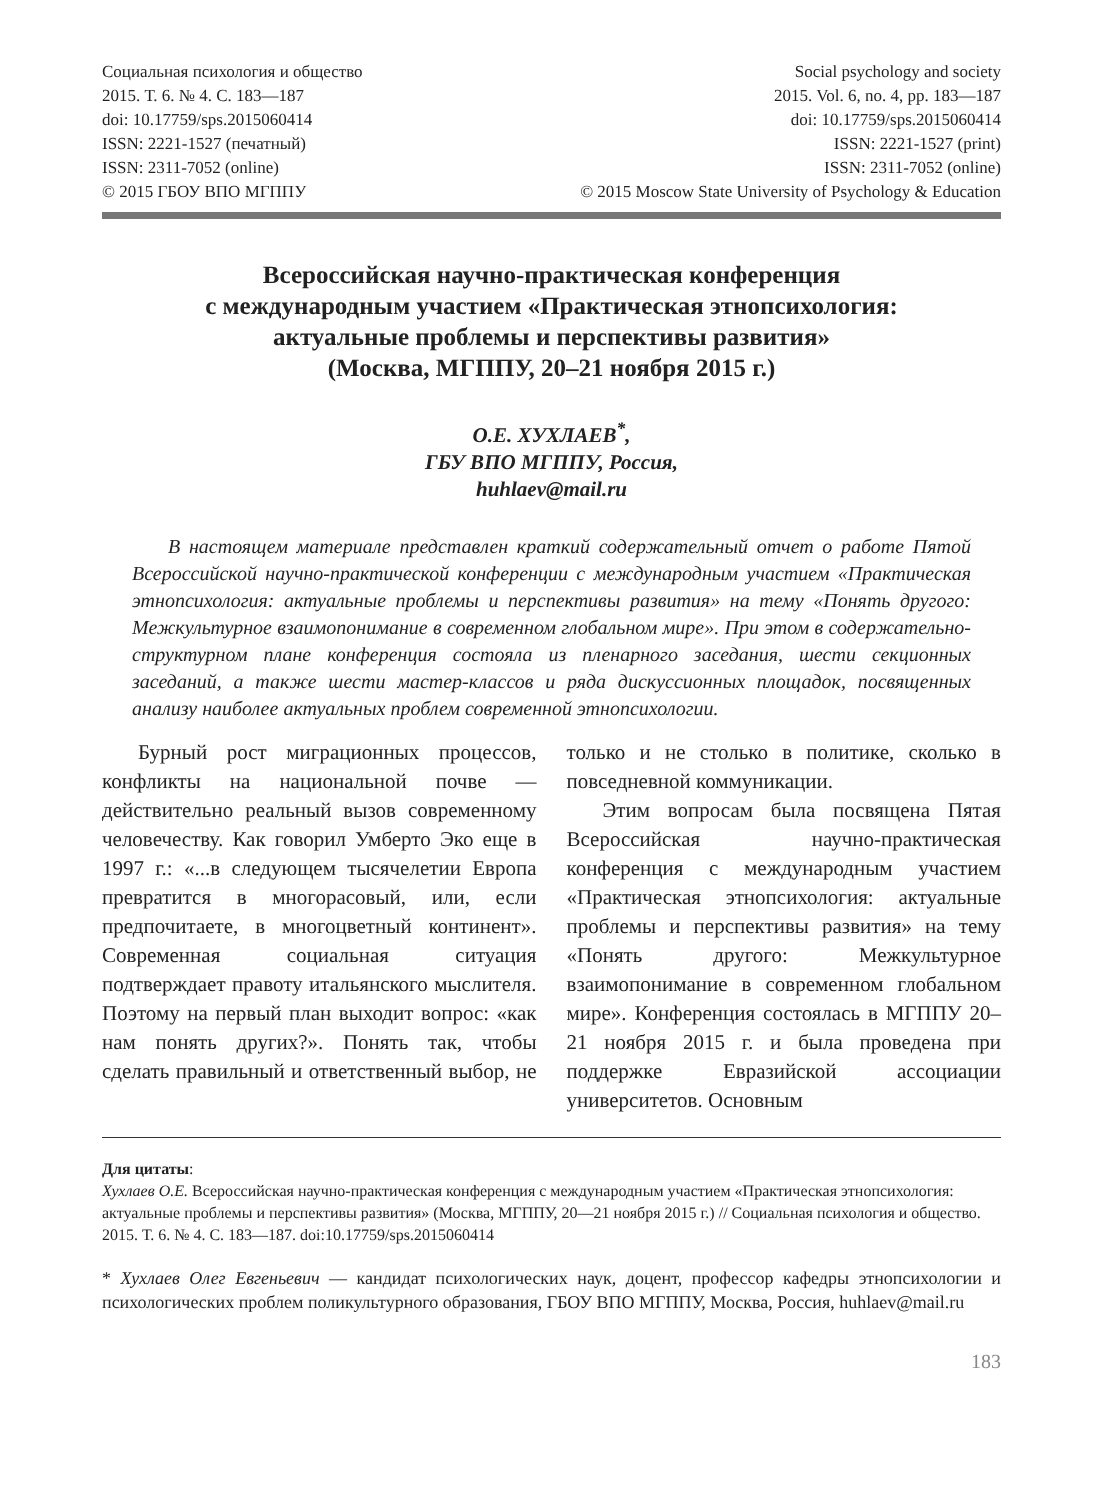Социальная психология и общество
2015. Т. 6. № 4. С. 183—187
doi: 10.17759/sps.2015060414
ISSN: 2221-1527 (печатный)
ISSN: 2311-7052 (online)
© 2015 ГБОУ ВПО МГППУ
Social psychology and society
2015. Vol. 6, no. 4, pp. 183—187
doi: 10.17759/sps.2015060414
ISSN: 2221-1527 (print)
ISSN: 2311-7052 (online)
© 2015 Moscow State University of Psychology & Education
Всероссийская научно-практическая конференция
с международным участием «Практическая этнопсихология:
актуальные проблемы и перспективы развития»
(Москва, МГППУ, 20–21 ноября 2015 г.)
О.Е. ХУХЛАЕВ<sup>*</sup>,
ГБУ ВПО МГППУ, Россия,
huhlaev@mail.ru
В настоящем материале представлен краткий содержательный отчет о работе Пятой Всероссийской научно-практической конференции с международным участием «Практическая этнопсихология: актуальные проблемы и перспективы развития» на тему «Понять другого: Межкультурное взаимопонимание в современном глобальном мире». При этом в содержательно-структурном плане конференция состояла из пленарного заседания, шести секционных заседаний, а также шести мастер-классов и ряда дискуссионных площадок, посвященных анализу наиболее актуальных проблем современной этнопсихологии.
Бурный рост миграционных процессов, конфликты на национальной почве — действительно реальный вызов современному человечеству. Как говорил Умберто Эко еще в 1997 г.: «...в следующем тысячелетии Европа превратится в многорасовый, или, если предпочитаете, в многоцветный континент». Современная социальная ситуация подтверждает правоту итальянского мыслителя. Поэтому на первый план выходит вопрос: «как нам понять других?». Понять так, чтобы сделать правильный и ответственный выбор, не только и не столько в политике, сколько в повседневной коммуникации.
Этим вопросам была посвящена Пятая Всероссийская научно-практическая конференция с международным участием «Практическая этнопсихология: актуальные проблемы и перспективы развития» на тему «Понять другого: Межкультурное взаимопонимание в современном глобальном мире». Конференция состоялась в МГППУ 20–21 ноября 2015 г. и была проведена при поддержке Евразийской ассоциации университетов. Основным
Для цитаты:
Хухлаев О.Е. Всероссийская научно-практическая конференция с международным участием «Практическая этнопсихология: актуальные проблемы и перспективы развития» (Москва, МГППУ, 20—21 ноября 2015 г.) // Социальная психология и общество. 2015. Т. 6. № 4. С. 183—187. doi:10.17759/sps.2015060414
* Хухлаев Олег Евгеньевич — кандидат психологических наук, доцент, профессор кафедры этнопсихологии и психологических проблем поликультурного образования, ГБОУ ВПО МГППУ, Москва, Россия, huhlaev@mail.ru
183